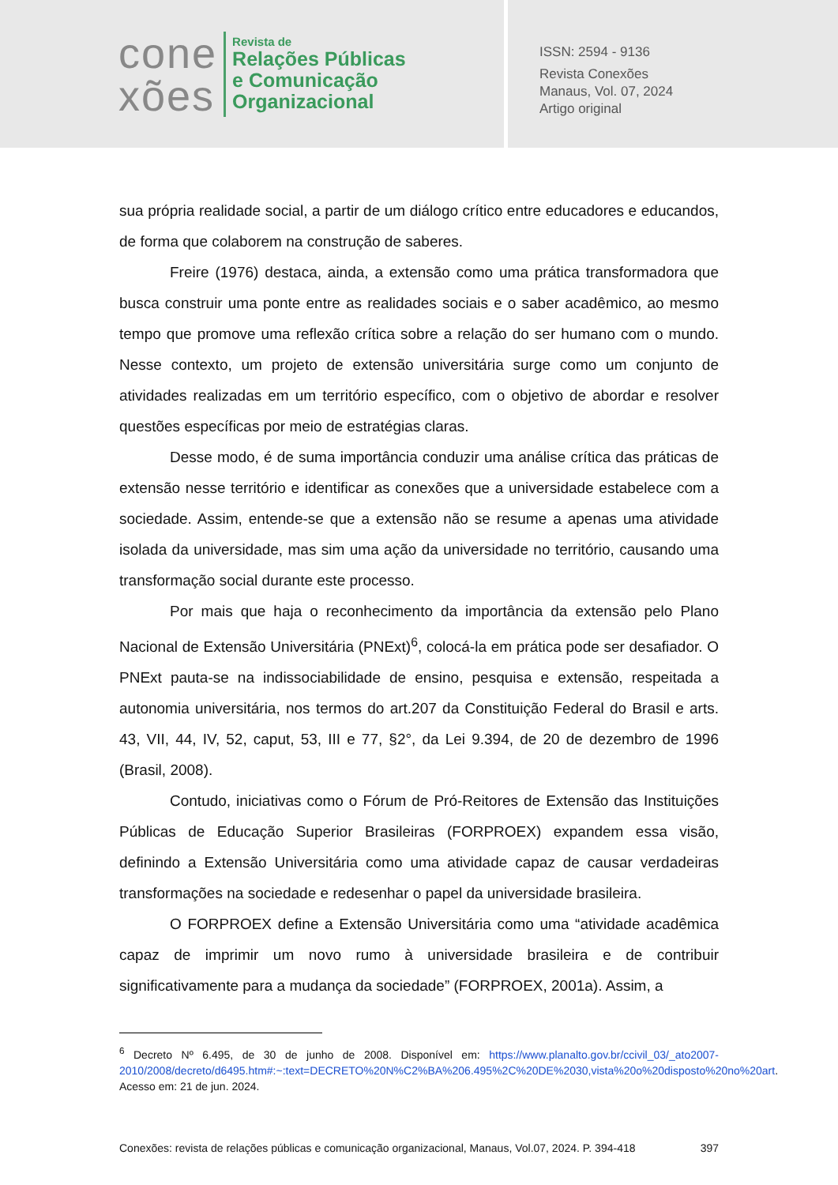cone
xões
Revista de
Relações Públicas
e Comunicação
Organizacional
ISSN: 2594 - 9136
Revista Conexões
Manaus, Vol. 07, 2024
Artigo original
sua própria realidade social, a partir de um diálogo crítico entre educadores e educandos, de forma que colaborem na construção de saberes.
Freire (1976) destaca, ainda, a extensão como uma prática transformadora que busca construir uma ponte entre as realidades sociais e o saber acadêmico, ao mesmo tempo que promove uma reflexão crítica sobre a relação do ser humano com o mundo. Nesse contexto, um projeto de extensão universitária surge como um conjunto de atividades realizadas em um território específico, com o objetivo de abordar e resolver questões específicas por meio de estratégias claras.
Desse modo, é de suma importância conduzir uma análise crítica das práticas de extensão nesse território e identificar as conexões que a universidade estabelece com a sociedade. Assim, entende-se que a extensão não se resume a apenas uma atividade isolada da universidade, mas sim uma ação da universidade no território, causando uma transformação social durante este processo.
Por mais que haja o reconhecimento da importância da extensão pelo Plano Nacional de Extensão Universitária (PNExt)<sup>6</sup>, colocá-la em prática pode ser desafiador. O PNExt pauta-se na indissociabilidade de ensino, pesquisa e extensão, respeitada a autonomia universitária, nos termos do art.207 da Constituição Federal do Brasil e arts. 43, VII, 44, IV, 52, caput, 53, III e 77, §2°, da Lei 9.394, de 20 de dezembro de 1996 (Brasil, 2008).
Contudo, iniciativas como o Fórum de Pró-Reitores de Extensão das Instituições Públicas de Educação Superior Brasileiras (FORPROEX) expandem essa visão, definindo a Extensão Universitária como uma atividade capaz de causar verdadeiras transformações na sociedade e redesenhar o papel da universidade brasileira.
O FORPROEX define a Extensão Universitária como uma “atividade acadêmica capaz de imprimir um novo rumo à universidade brasileira e de contribuir significativamente para a mudança da sociedade” (FORPROEX, 2001a). Assim, a
<sup>6</sup> Decreto Nº 6.495, de 30 de junho de 2008. Disponível em: https://www.planalto.gov.br/ccivil_03/_ato2007-2010/2008/decreto/d6495.htm#:~:text=DECRETO%20N%C2%BA%206.495%2C%20DE%2030,vista%20o%20disposto%20no%20art. Acesso em: 21 de jun. 2024.
Conexões: revista de relações públicas e comunicação organizacional, Manaus, Vol.07, 2024. P. 394-418 397